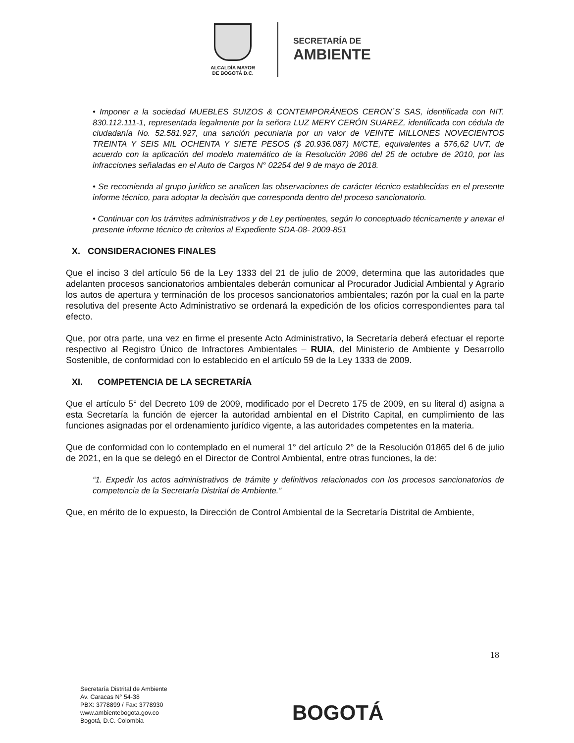ALCALDÍA MAYOR
DE BOGOTÁ D.C.
SECRETARÍA DE
AMBIENTE
• Imponer a la sociedad MUEBLES SUIZOS & CONTEMPORÁNEOS CERON´S SAS, identificada con NIT. 830.112.111-1, representada legalmente por la señora LUZ MERY CERÓN SUAREZ, identificada con cédula de ciudadanía No. 52.581.927, una sanción pecuniaria por un valor de VEINTE MILLONES NOVECIENTOS TREINTA Y SEIS MIL OCHENTA Y SIETE PESOS ($ 20.936.087) M/CTE, equivalentes a 576,62 UVT, de acuerdo con la aplicación del modelo matemático de la Resolución 2086 del 25 de octubre de 2010, por las infracciones señaladas en el Auto de Cargos N° 02254 del 9 de mayo de 2018.
• Se recomienda al grupo jurídico se analicen las observaciones de carácter técnico establecidas en el presente informe técnico, para adoptar la decisión que corresponda dentro del proceso sancionatorio.
• Continuar con los trámites administrativos y de Ley pertinentes, según lo conceptuado técnicamente y anexar el presente informe técnico de criterios al Expediente SDA-08- 2009-851
X. CONSIDERACIONES FINALES
Que el inciso 3 del artículo 56 de la Ley 1333 del 21 de julio de 2009, determina que las autoridades que adelanten procesos sancionatorios ambientales deberán comunicar al Procurador Judicial Ambiental y Agrario los autos de apertura y terminación de los procesos sancionatorios ambientales; razón por la cual en la parte resolutiva del presente Acto Administrativo se ordenará la expedición de los oficios correspondientes para tal efecto.
Que, por otra parte, una vez en firme el presente Acto Administrativo, la Secretaría deberá efectuar el reporte respectivo al Registro Único de Infractores Ambientales – RUIA, del Ministerio de Ambiente y Desarrollo Sostenible, de conformidad con lo establecido en el artículo 59 de la Ley 1333 de 2009.
XI. COMPETENCIA DE LA SECRETARÍA
Que el artículo 5° del Decreto 109 de 2009, modificado por el Decreto 175 de 2009, en su literal d) asigna a esta Secretaría la función de ejercer la autoridad ambiental en el Distrito Capital, en cumplimiento de las funciones asignadas por el ordenamiento jurídico vigente, a las autoridades competentes en la materia.
Que de conformidad con lo contemplado en el numeral 1° del artículo 2° de la Resolución 01865 del 6 de julio de 2021, en la que se delegó en el Director de Control Ambiental, entre otras funciones, la de:
“1. Expedir los actos administrativos de trámite y definitivos relacionados con los procesos sancionatorios de competencia de la Secretaría Distrital de Ambiente.”
Que, en mérito de lo expuesto, la Dirección de Control Ambiental de la Secretaría Distrital de Ambiente,
18
Secretaría Distrital de Ambiente
Av. Caracas N° 54-38
PBX: 3778899 / Fax: 3778930
www.ambientebogota.gov.co
Bogotá, D.C. Colombia
BOGOTÁ